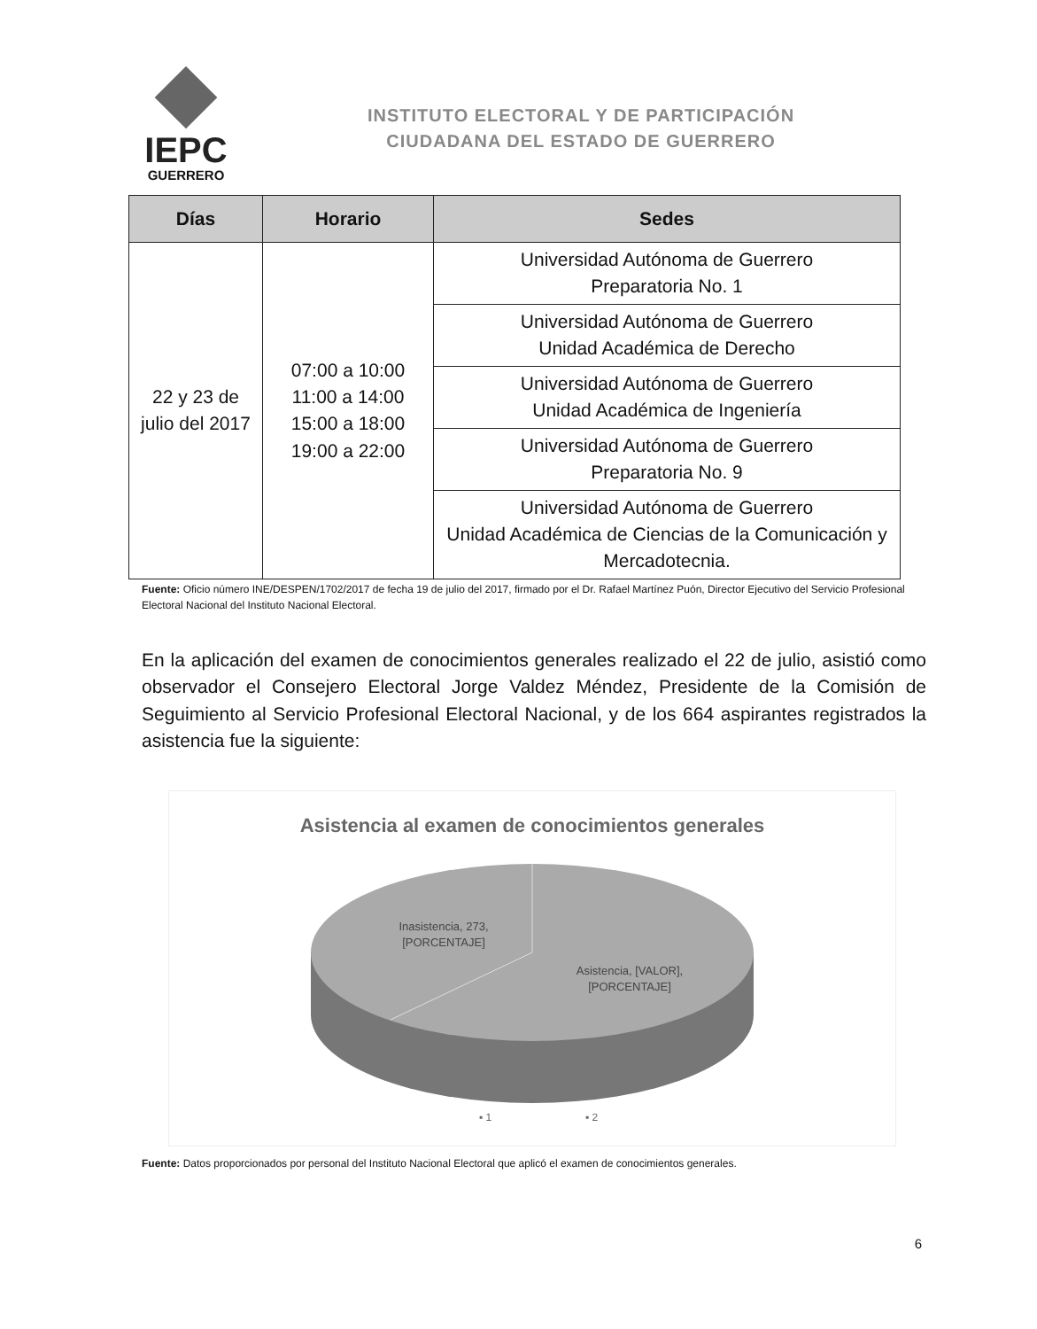IEPC
GUERRERO
INSTITUTO ELECTORAL Y DE PARTICIPACIÓN
CIUDADANA DEL ESTADO DE GUERRERO
| Días | Horario | Sedes |
| --- | --- | --- |
| 22 y 23 de julio del 2017 | 07:00 a 10:00 11:00 a 14:00 15:00 a 18:00 19:00 a 22:00 | Universidad Autónoma de Guerrero Preparatoria No. 1 |
| | | Universidad Autónoma de Guerrero Unidad Académica de Derecho |
| | | Universidad Autónoma de Guerrero Unidad Académica de Ingeniería |
| | | Universidad Autónoma de Guerrero Preparatoria No. 9 |
| | | Universidad Autónoma de Guerrero Unidad Académica de Ciencias de la Comunicación y Mercadotecnia. |
Fuente: Oficio número INE/DESPEN/1702/2017 de fecha 19 de julio del 2017, firmado por el Dr. Rafael Martínez Puón, Director Ejecutivo del Servicio Profesional Electoral Nacional del Instituto Nacional Electoral.
En la aplicación del examen de conocimientos generales realizado el 22 de julio, asistió como observador el Consejero Electoral Jorge Valdez Méndez, Presidente de la Comisión de Seguimiento al Servicio Profesional Electoral Nacional, y de los 664 aspirantes registrados la asistencia fue la siguiente:
Asistencia al examen de conocimientos generales
Inasistencia, 273,
[PORCENTAJE]
Asistencia, [VALOR],
[PORCENTAJE]
▪ 1
▪ 2
Fuente: Datos proporcionados por personal del Instituto Nacional Electoral que aplicó el examen de conocimientos generales.
6